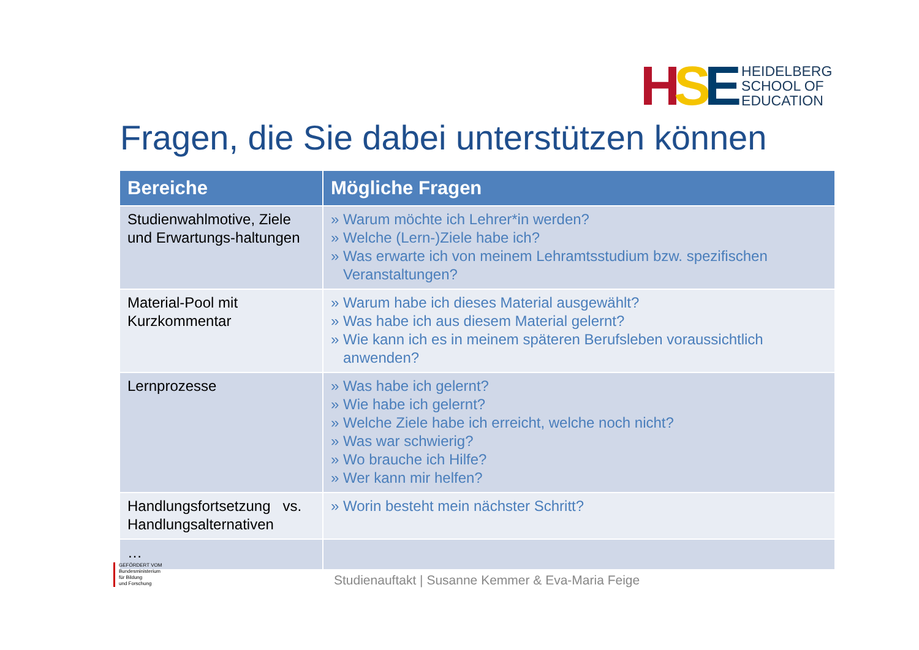HSE
HEIDELBERG
SCHOOL OF
EDUCATION
Fragen, die Sie dabei unterstützen können
| Bereiche | Mögliche Fragen |
| --- | --- |
| Studienwahlmotive, Ziele und Erwartungs-haltungen | » Warum möchte ich Lehrer*in werden? » Welche (Lern-)Ziele habe ich? » Was erwarte ich von meinem Lehramtsstudium bzw. spezifischen Veranstaltungen? |
| Material-Pool mit Kurzkommentar | » Warum habe ich dieses Material ausgewählt? » Was habe ich aus diesem Material gelernt? » Wie kann ich es in meinem späteren Berufsleben voraussichtlich anwenden? |
| Lernprozesse | » Was habe ich gelernt? » Wie habe ich gelernt? » Welche Ziele habe ich erreicht, welche noch nicht? » Was war schwierig? » Wo brauche ich Hilfe? » Wer kann mir helfen? |
| Handlungsfortsetzung vs. Handlungsalternativen | » Worin besteht mein nächster Schritt? |
| … | |
GEFÖRDERT VOM
Bundesministerium
für Bildung
und Forschung
Studienauftakt | Susanne Kemmer & Eva-Maria Feige